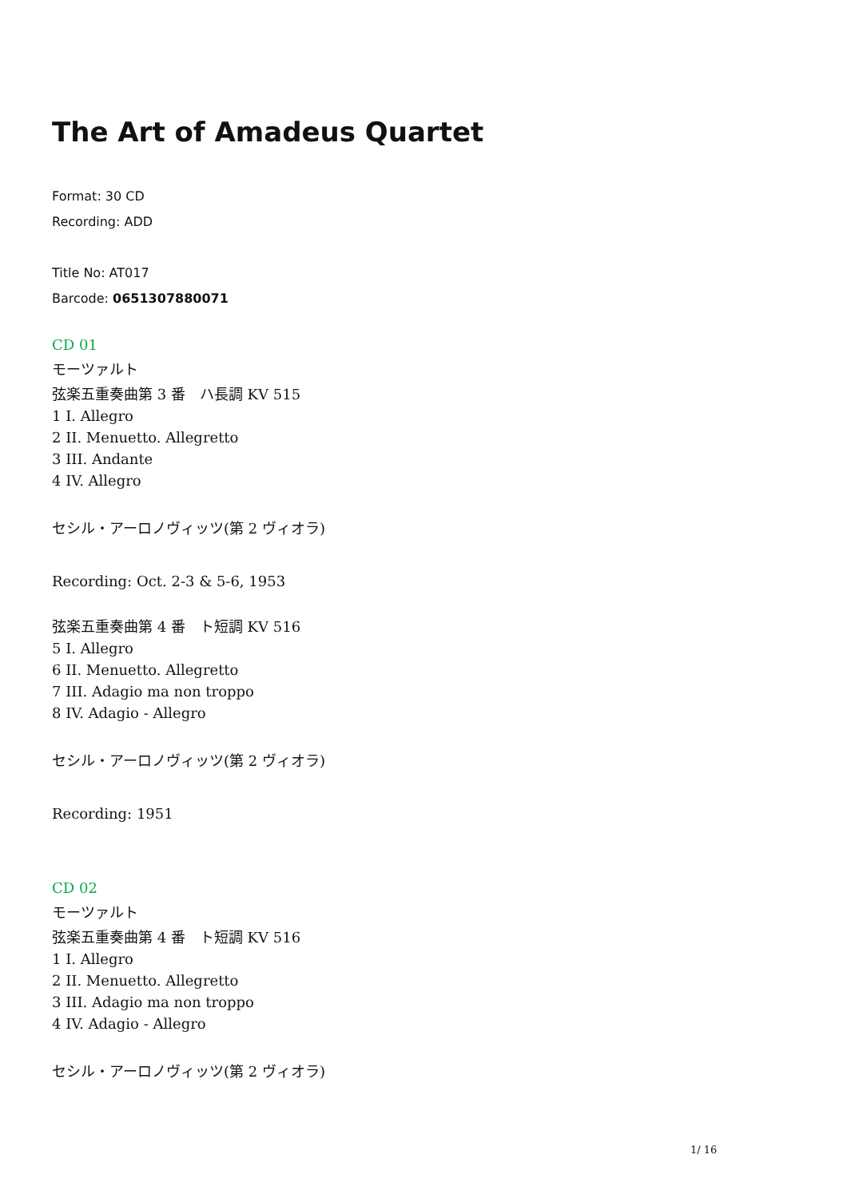The Art of Amadeus Quartet
Format: 30 CD
Recording: ADD
Title No: AT017
Barcode: 0651307880071
CD 01
モーツァルト
弦楽五重奏曲第 3 番　ハ長調 KV 515
1 I. Allegro
2 II. Menuetto. Allegretto
3 III. Andante
4 IV. Allegro
セシル・アーロノヴィッツ(第 2 ヴィオラ)
Recording: Oct. 2-3 & 5-6, 1953
弦楽五重奏曲第 4 番　ト短調 KV 516
5 I. Allegro
6 II. Menuetto. Allegretto
7 III. Adagio ma non troppo
8 IV. Adagio - Allegro
セシル・アーロノヴィッツ(第 2 ヴィオラ)
Recording: 1951
CD 02
モーツァルト
弦楽五重奏曲第 4 番　ト短調 KV 516
1 I. Allegro
2 II. Menuetto. Allegretto
3 III. Adagio ma non troppo
4 IV. Adagio - Allegro
セシル・アーロノヴィッツ(第 2 ヴィオラ)
1/ 16